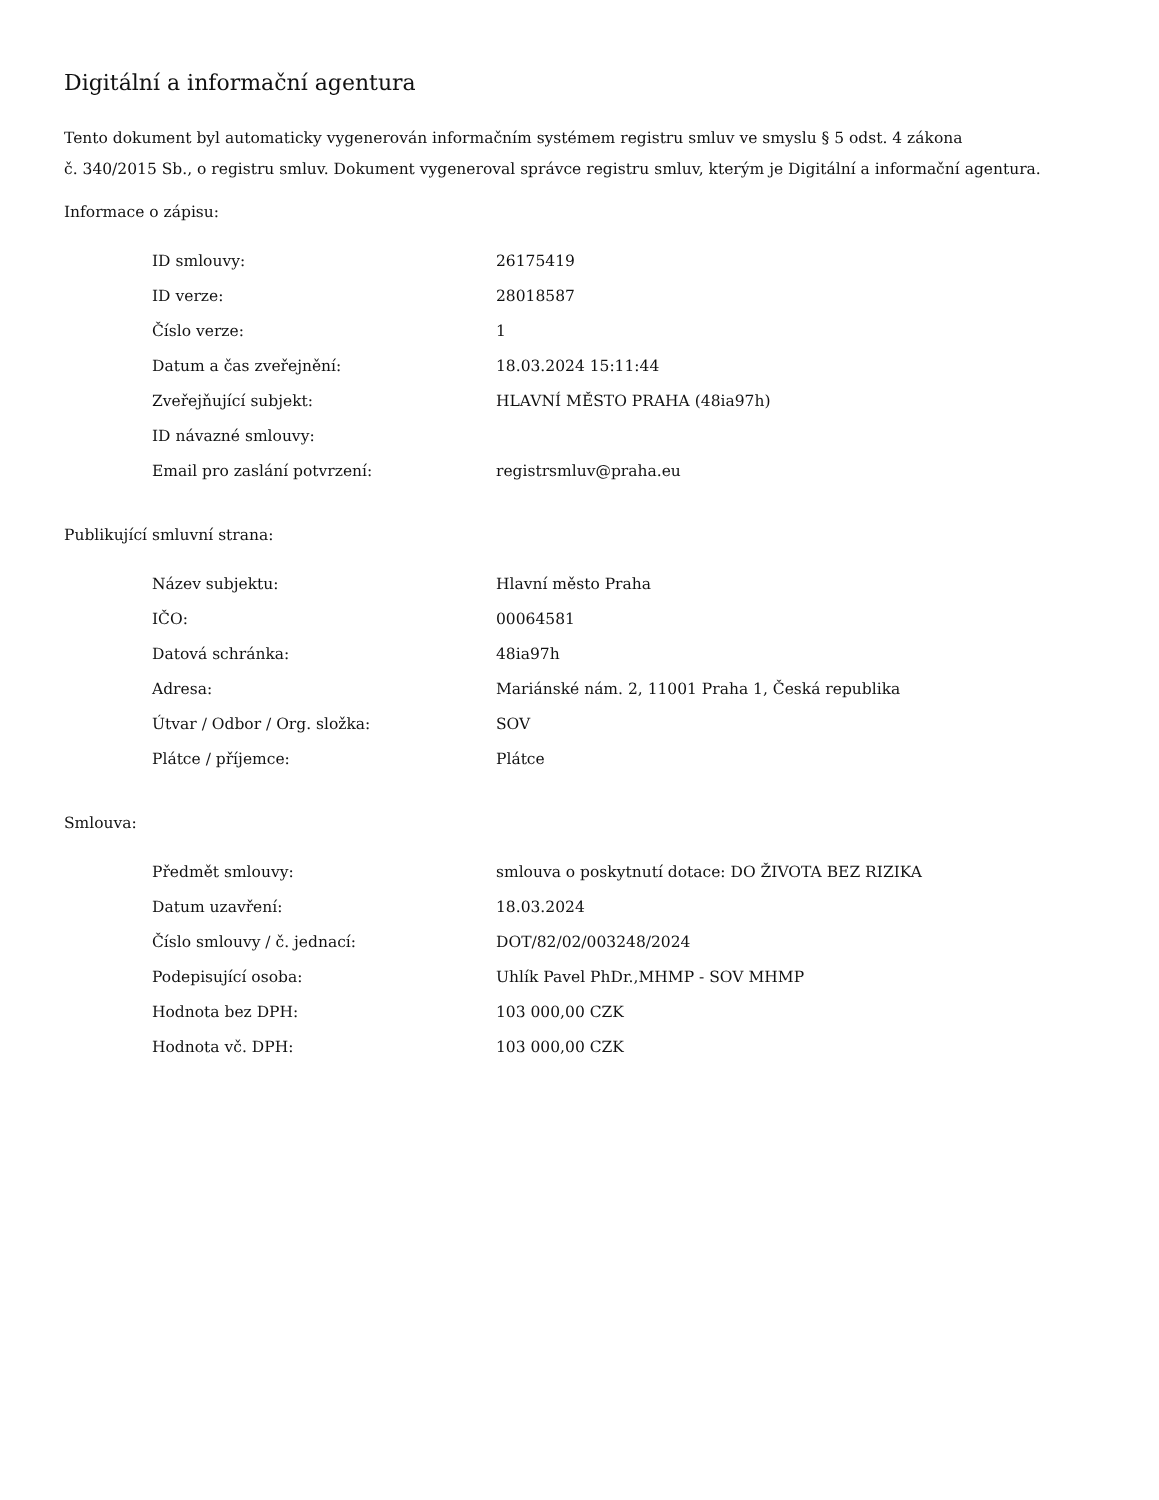Digitální a informační agentura
Tento dokument byl automaticky vygenerován informačním systémem registru smluv ve smyslu § 5 odst. 4 zákona
č. 340/2015 Sb., o registru smluv. Dokument vygeneroval správce registru smluv, kterým je Digitální a informační agentura.
Informace o zápisu:
| ID smlouvy: | 26175419 |
| ID verze: | 28018587 |
| Číslo verze: | 1 |
| Datum a čas zveřejnění: | 18.03.2024 15:11:44 |
| Zveřejňující subjekt: | HLAVNÍ MĚSTO PRAHA (48ia97h) |
| ID návazné smlouvy: | |
| Email pro zaslání potvrzení: | registrsmluv@praha.eu |
Publikující smluvní strana:
| Název subjektu: | Hlavní město Praha |
| IČO: | 00064581 |
| Datová schránka: | 48ia97h |
| Adresa: | Mariánské nám. 2, 11001 Praha 1, Česká republika |
| Útvar / Odbor / Org. složka: | SOV |
| Plátce / příjemce: | Plátce |
Smlouva:
| Předmět smlouvy: | smlouva o poskytnutí dotace: DO ŽIVOTA BEZ RIZIKA |
| Datum uzavření: | 18.03.2024 |
| Číslo smlouvy / č. jednací: | DOT/82/02/003248/2024 |
| Podepisující osoba: | Uhlík Pavel PhDr.,MHMP - SOV MHMP |
| Hodnota bez DPH: | 103 000,00 CZK |
| Hodnota vč. DPH: | 103 000,00 CZK |